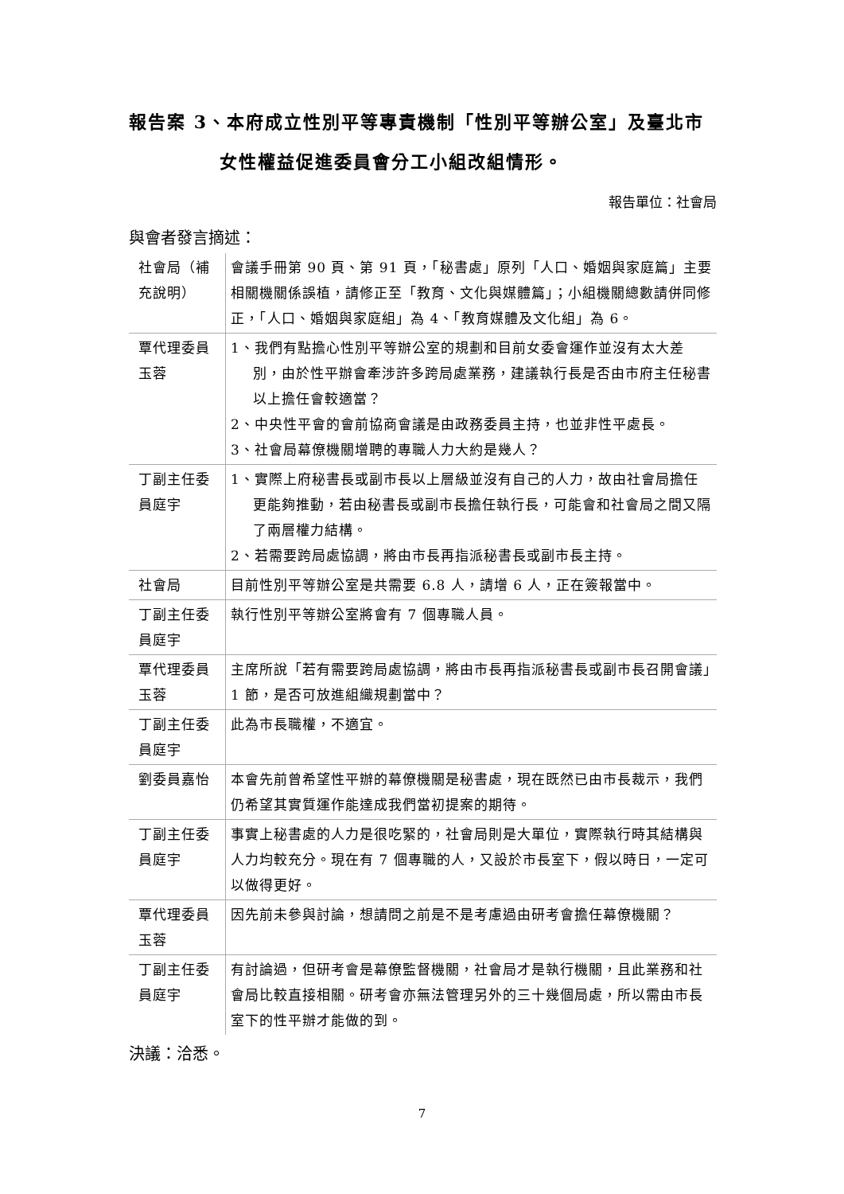報告案 3、本府成立性別平等專責機制「性別平等辦公室」及臺北市
女性權益促進委員會分工小組改組情形。
報告單位：社會局
與會者發言摘述：
| 社會局（補充說明） | 會議手冊第 90 頁、第 91 頁，「秘書處」原列「人口、婚姻與家庭篇」主要相關機關係誤植，請修正至「教育、文化與媒體篇」；小組機關總數請併同修正，「人口、婚姻與家庭組」為 4、「教育媒體及文化組」為 6。 |
| 覃代理委員玉蓉 | 1、我們有點擔心性別平等辦公室的規劃和目前女委會運作並沒有太大差別，由於性平辦會牽涉許多跨局處業務，建議執行長是否由市府主任秘書以上擔任會較適當？ 2、中央性平會的會前協商會議是由政務委員主持，也並非性平處長。 3、社會局幕僚機關增聘的專職人力大約是幾人？ |
| 丁副主任委員庭宇 | 1、實際上府秘書長或副市長以上層級並沒有自己的人力，故由社會局擔任更能夠推動，若由秘書長或副市長擔任執行長，可能會和社會局之間又隔了兩層權力結構。 2、若需要跨局處協調，將由市長再指派秘書長或副市長主持。 |
| 社會局 | 目前性別平等辦公室是共需要 6.8 人，請增 6 人，正在簽報當中。 |
| 丁副主任委員庭宇 | 執行性別平等辦公室將會有 7 個專職人員。 |
| 覃代理委員玉蓉 | 主席所說「若有需要跨局處協調，將由市長再指派秘書長或副市長召開會議」1 節，是否可放進組織規劃當中？ |
| 丁副主任委員庭宇 | 此為市長職權，不適宜。 |
| 劉委員嘉怡 | 本會先前曾希望性平辦的幕僚機關是秘書處，現在既然已由市長裁示，我們仍希望其實質運作能達成我們當初提案的期待。 |
| 丁副主任委員庭宇 | 事實上秘書處的人力是很吃緊的，社會局則是大單位，實際執行時其結構與人力均較充分。現在有 7 個專職的人，又設於市長室下，假以時日，一定可以做得更好。 |
| 覃代理委員玉蓉 | 因先前未參與討論，想請問之前是不是考慮過由研考會擔任幕僚機關？ |
| 丁副主任委員庭宇 | 有討論過，但研考會是幕僚監督機關，社會局才是執行機關，且此業務和社會局比較直接相關。研考會亦無法管理另外的三十幾個局處，所以需由市長室下的性平辦才能做的到。 |
決議：洽悉。
7